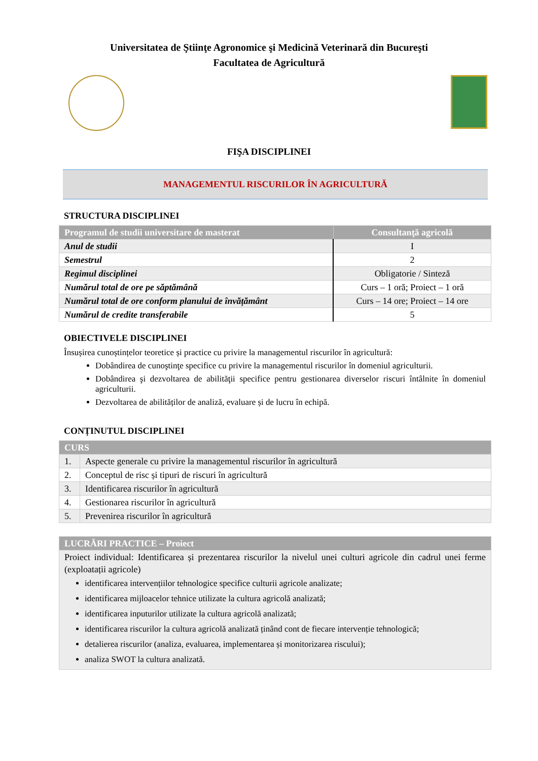Universitatea de Ştiinţe Agronomice şi Medicină Veterinară din Bucureşti
Facultatea de Agricultură
FIŞA DISCIPLINEI
MANAGEMENTUL RISCURILOR ÎN AGRICULTURĂ
STRUCTURA DISCIPLINEI
| Programul de studii universitare de masterat | Consultanţă agricolă |
| --- | --- |
| Anul de studii | I |
| Semestrul | 2 |
| Regimul disciplinei | Obligatorie / Sinteză |
| Numărul total de ore pe săptămână | Curs – 1 oră; Proiect – 1 oră |
| Numărul total de ore conform planului de învățământ | Curs – 14 ore; Proiect – 14 ore |
| Numărul de credite transferabile | 5 |
OBIECTIVELE DISCIPLINEI
Însușirea cunoștințelor teoretice și practice cu privire la managementul riscurilor în agricultură:
Dobândirea de cunoştinţe specifice cu privire la managementul riscurilor în domeniul agriculturii.
Dobândirea şi dezvoltarea de abilităţii specifice pentru gestionarea diverselor riscuri întâlnite în domeniul agriculturii.
Dezvoltarea de abilităților de analiză, evaluare și de lucru în echipă.
CONȚINUTUL DISCIPLINEI
| CURS | |
| --- | --- |
| 1. | Aspecte generale cu privire la managementul riscurilor în agricultură |
| 2. | Conceptul de risc și tipuri de riscuri în agricultură |
| 3. | Identificarea riscurilor în agricultură |
| 4. | Gestionarea riscurilor în agricultură |
| 5. | Prevenirea riscurilor în agricultură |
| LUCRĂRI PRACTICE – Proiect |
| --- |
| Proiect individual: Identificarea și prezentarea riscurilor la nivelul unei culturi agricole din cadrul unei ferme (exploatații agricole) identificarea intervențiilor tehnologice specifice culturii agricole analizate; identificarea mijloacelor tehnice utilizate la cultura agricolă analizată; identificarea inputurilor utilizate la cultura agricolă analizată; identificarea riscurilor la cultura agricolă analizată ținând cont de fiecare intervenție tehnologică; detalierea riscurilor (analiza, evaluarea, implementarea și monitorizarea riscului); analiza SWOT la cultura analizată. |